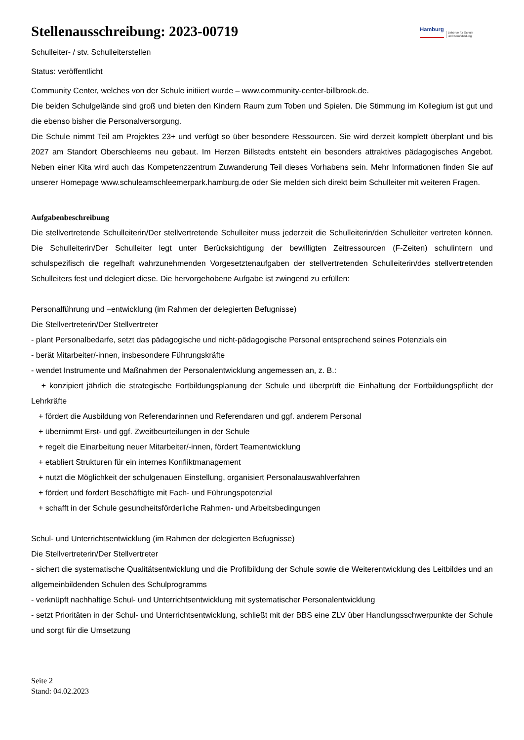Stellenausschreibung: 2023-00719
Hamburg Behörde für Schule
und Berufsbildung
Schulleiter- / stv. Schulleiterstellen
Status: veröffentlicht
Community Center, welches von der Schule initiiert wurde – www.community-center-billbrook.de.
Die beiden Schulgelände sind groß und bieten den Kindern Raum zum Toben und Spielen. Die Stimmung im Kollegium ist gut und die ebenso bisher die Personalversorgung.
Die Schule nimmt Teil am Projektes 23+ und verfügt so über besondere Ressourcen. Sie wird derzeit komplett überplant und bis 2027 am Standort Oberschleems neu gebaut. Im Herzen Billstedts entsteht ein besonders attraktives pädagogisches Angebot. Neben einer Kita wird auch das Kompetenzzentrum Zuwanderung Teil dieses Vorhabens sein. Mehr Informationen finden Sie auf unserer Homepage www.schuleamschleemerpark.hamburg.de oder Sie melden sich direkt beim Schulleiter mit weiteren Fragen.
Aufgabenbeschreibung
Die stellvertretende Schulleiterin/Der stellvertretende Schulleiter muss jederzeit die Schulleiterin/den Schulleiter vertreten können. Die Schulleiterin/Der Schulleiter legt unter Berücksichtigung der bewilligten Zeitressourcen (F-Zeiten) schulintern und schulspezifisch die regelhaft wahrzunehmenden Vorgesetztenaufgaben der stellvertretenden Schulleiterin/des stellvertretenden Schulleiters fest und delegiert diese. Die hervorgehobene Aufgabe ist zwingend zu erfüllen:
Personalführung und –entwicklung (im Rahmen der delegierten Befugnisse)
Die Stellvertreterin/Der Stellvertreter
- plant Personalbedarfe, setzt das pädagogische und nicht-pädagogische Personal entsprechend seines Potenzials ein
- berät Mitarbeiter/-innen, insbesondere Führungskräfte
- wendet Instrumente und Maßnahmen der Personalentwicklung angemessen an, z. B.:
+ konzipiert jährlich die strategische Fortbildungsplanung der Schule und überprüft die Einhaltung der Fortbildungspflicht der Lehrkräfte
+ fördert die Ausbildung von Referendarinnen und Referendaren und ggf. anderem Personal
+ übernimmt Erst- und ggf. Zweitbeurteilungen in der Schule
+ regelt die Einarbeitung neuer Mitarbeiter/-innen, fördert Teamentwicklung
+ etabliert Strukturen für ein internes Konfliktmanagement
+ nutzt die Möglichkeit der schulgenauen Einstellung, organisiert Personalauswahlverfahren
+ fördert und fordert Beschäftigte mit Fach- und Führungspotenzial
+ schafft in der Schule gesundheitsförderliche Rahmen- und Arbeitsbedingungen
Schul- und Unterrichtsentwicklung (im Rahmen der delegierten Befugnisse)
Die Stellvertreterin/Der Stellvertreter
- sichert die systematische Qualitätsentwicklung und die Profilbildung der Schule sowie die Weiterentwicklung des Leitbildes und an allgemeinbildenden Schulen des Schulprogramms
- verknüpft nachhaltige Schul- und Unterrichtsentwicklung mit systematischer Personalentwicklung
- setzt Prioritäten in der Schul- und Unterrichtsentwicklung, schließt mit der BBS eine ZLV über Handlungsschwerpunkte der Schule und sorgt für die Umsetzung
Seite 2
Stand: 04.02.2023